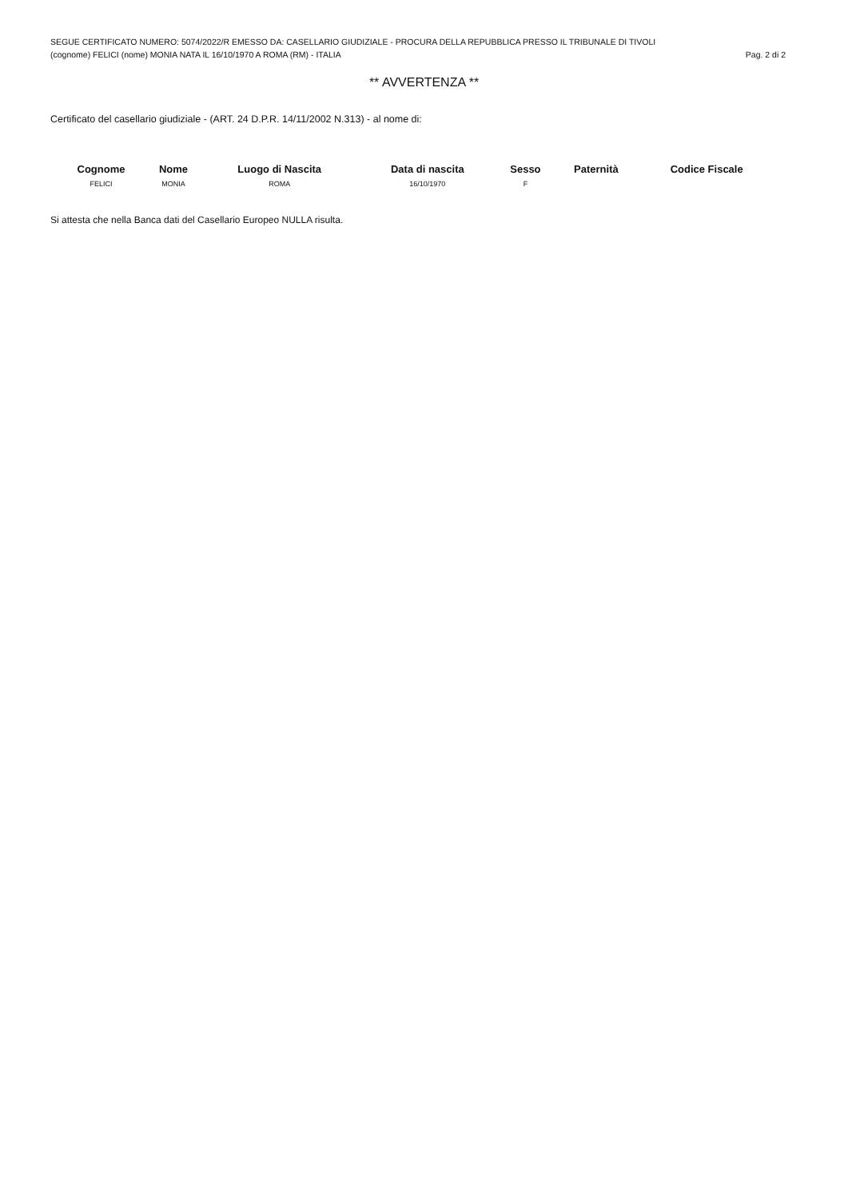SEGUE CERTIFICATO NUMERO: 5074/2022/R EMESSO DA: CASELLARIO GIUDIZIALE - PROCURA DELLA REPUBBLICA PRESSO IL TRIBUNALE DI TIVOLI
(cognome) FELICI (nome) MONIA NATA IL 16/10/1970 A ROMA (RM) - ITALIA Pag. 2 di 2
** AVVERTENZA **
Certificato del casellario giudiziale - (ART. 24 D.P.R. 14/11/2002 N.313) - al nome di:
| Cognome | Nome | Luogo di Nascita | Data di nascita | Sesso | Paternità | Codice Fiscale |
| --- | --- | --- | --- | --- | --- | --- |
| FELICI | MONIA | ROMA | 16/10/1970 | F | | |
Si attesta che nella Banca dati del Casellario Europeo NULLA risulta.